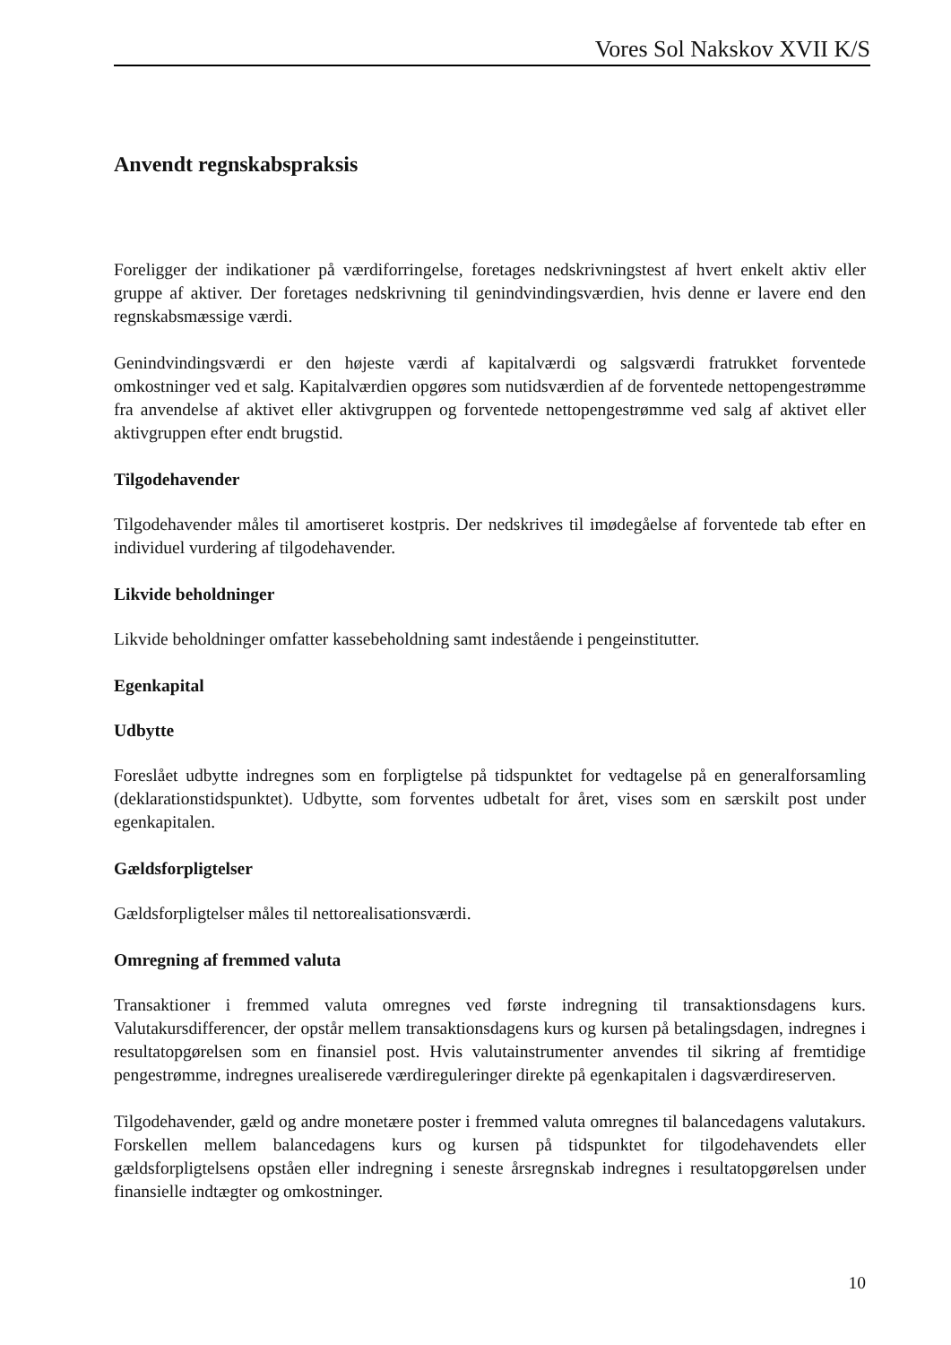Vores Sol Nakskov XVII K/S
Anvendt regnskabspraksis
Foreligger der indikationer på værdiforringelse, foretages nedskrivningstest af hvert enkelt aktiv eller gruppe af aktiver. Der foretages nedskrivning til genindvindingsværdien, hvis denne er lavere end den regnskabsmæssige værdi.
Genindvindingsværdi er den højeste værdi af kapitalværdi og salgsværdi fratrukket forventede omkostninger ved et salg. Kapitalværdien opgøres som nutidsværdien af de forventede nettopengestrømme fra anvendelse af aktivet eller aktivgruppen og forventede nettopengestrømme ved salg af aktivet eller aktivgruppen efter endt brugstid.
Tilgodehavender
Tilgodehavender måles til amortiseret kostpris. Der nedskrives til imødegåelse af forventede tab efter en individuel vurdering af tilgodehavender.
Likvide beholdninger
Likvide beholdninger omfatter kassebeholdning samt indestående i pengeinstitutter.
Egenkapital
Udbytte
Foreslået udbytte indregnes som en forpligtelse på tidspunktet for vedtagelse på en generalforsamling (deklarationstidspunktet). Udbytte, som forventes udbetalt for året, vises som en særskilt post under egenkapitalen.
Gældsforpligtelser
Gældsforpligtelser måles til nettorealisationsværdi.
Omregning af fremmed valuta
Transaktioner i fremmed valuta omregnes ved første indregning til transaktionsdagens kurs. Valutakursdifferencer, der opstår mellem transaktionsdagens kurs og kursen på betalingsdagen, indregnes i resultatopgørelsen som en finansiel post. Hvis valutainstrumenter anvendes til sikring af fremtidige pengestrømme, indregnes urealiserede værdireguleringer direkte på egenkapitalen i dagsværdireserven.
Tilgodehavender, gæld og andre monetære poster i fremmed valuta omregnes til balancedagens valutakurs. Forskellen mellem balancedagens kurs og kursen på tidspunktet for tilgodehavendets eller gældsforpligtelsens opståen eller indregning i seneste årsregnskab indregnes i resultatopgørelsen under finansielle indtægter og omkostninger.
10